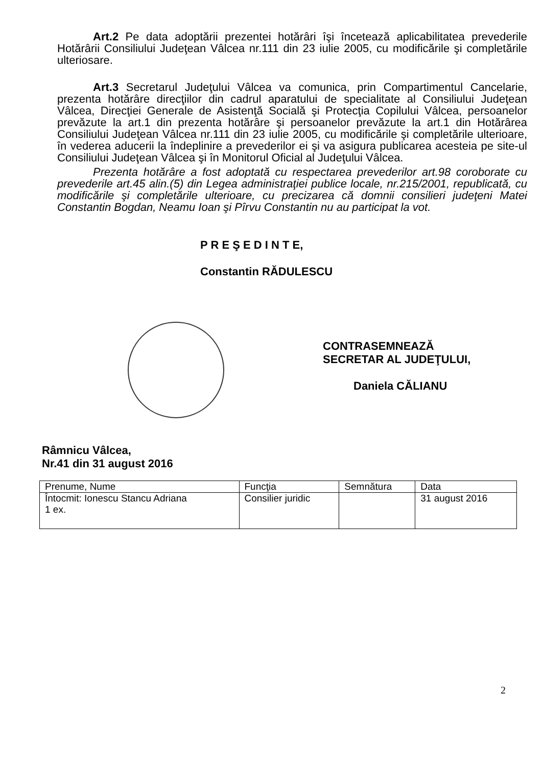Art.2 Pe data adoptării prezentei hotărâri îşi încetează aplicabilitatea prevederile Hotărârii Consiliului Judeţean Vâlcea nr.111 din 23 iulie 2005, cu modificările şi completările ulteriosare.
Art.3 Secretarul Judeţului Vâlcea va comunica, prin Compartimentul Cancelarie, prezenta hotărâre direcţiilor din cadrul aparatului de specialitate al Consiliului Judeţean Vâlcea, Direcţiei Generale de Asistenţă Socială şi Protecţia Copilului Vâlcea, persoanelor prevăzute la art.1 din prezenta hotărâre şi persoanelor prevăzute la art.1 din Hotărârea Consiliului Judeţean Vâlcea nr.111 din 23 iulie 2005, cu modificările şi completările ulterioare, în vederea aducerii la îndeplinire a prevederilor ei şi va asigura publicarea acesteia pe site-ul Consiliului Judeţean Vâlcea şi în Monitorul Oficial al Judeţului Vâlcea.
Prezenta hotărâre a fost adoptată cu respectarea prevederilor art.98 coroborate cu prevederile art.45 alin.(5) din Legea administraţiei publice locale, nr.215/2001, republicată, cu modificările şi completările ulterioare, cu precizarea că domnii consilieri judeţeni Matei Constantin Bogdan, Neamu Ioan şi Pîrvu Constantin nu au participat la vot.
P R E Ş E D I N T E,
Constantin RĂDULESCU
CONTRASEMNEAZĂ
SECRETAR AL JUDEŢULUI,
Daniela CĂLIANU
Râmnicu Vâlcea,
Nr.41 din 31 august 2016
| Prenume, Nume | Funcţia | Semnătura | Data |
| Întocmit: Ionescu Stancu Adriana 1 ex. | Consilier juridic | | 31 august 2016 |
2